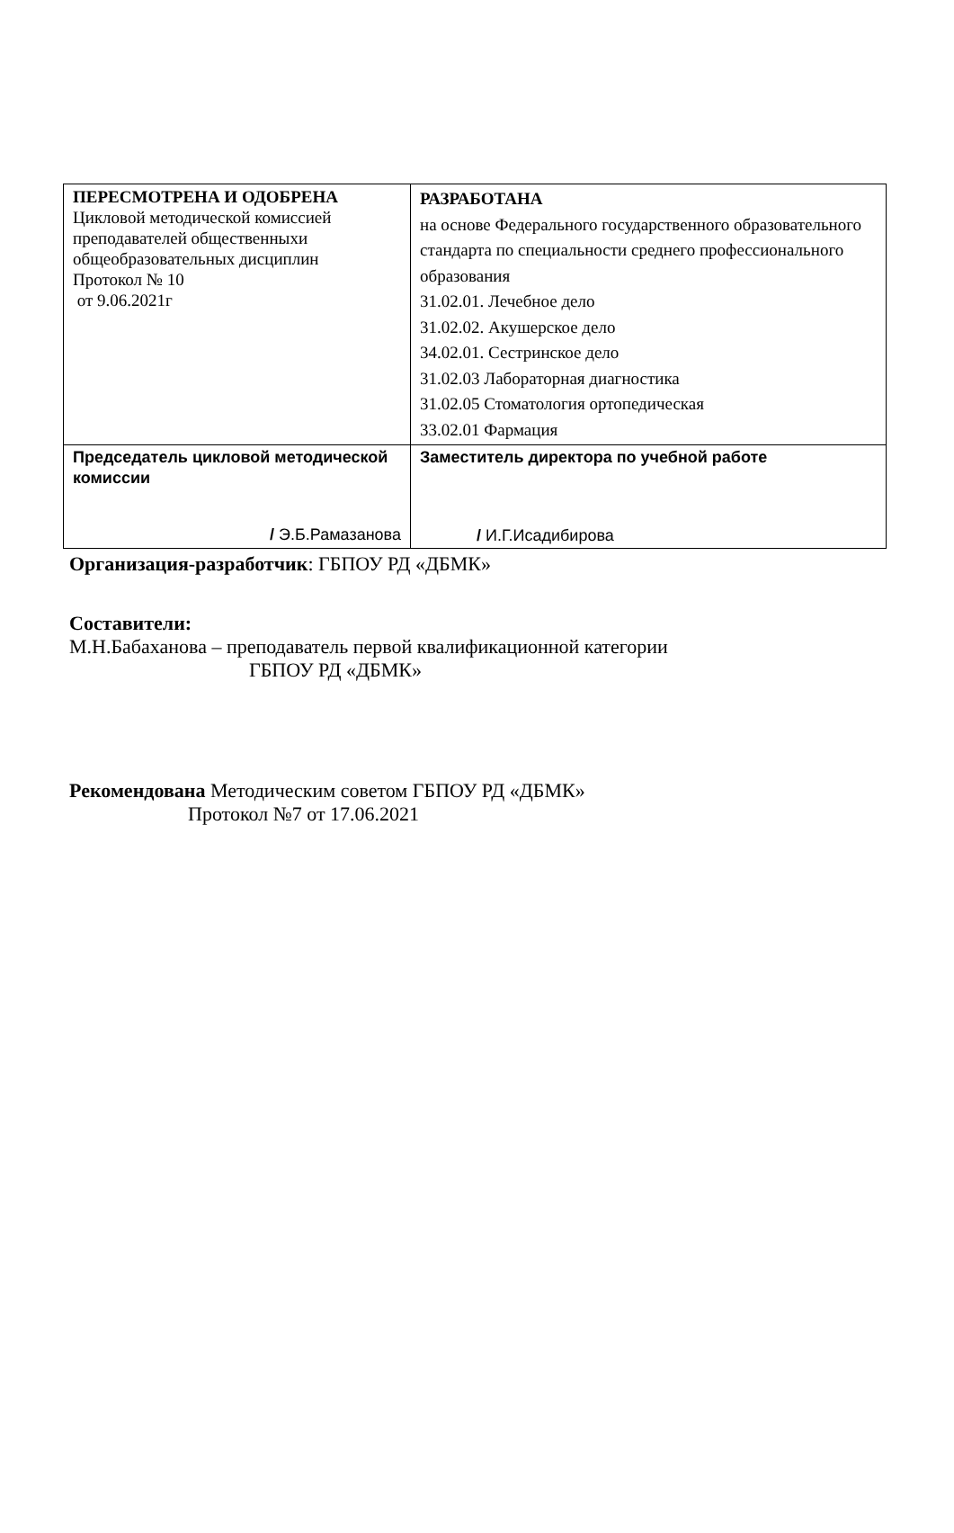| ПЕРЕСМОТРЕНА И ОДОБРЕНА Цикловой методической комиссией преподавателей общественныхи общеобразовательных дисциплин Протокол № 10 от 9.06.2021г | РАЗРАБОТАНА на основе Федерального государственного образовательного стандарта по специальности среднего профессионального образования 31.02.01. Лечебное дело 31.02.02. Акушерское дело 34.02.01. Сестринское дело 31.02.03 Лабораторная диагностика 31.02.05 Стоматология ортопедическая 33.02.01 Фармация |
| Председатель цикловой методической комиссии / Э.Б.Рамазанова | Заместитель директора по учебной работе / И.Г.Исадибирова |
Организация-разработчик: ГБПОУ РД «ДБМК»
Составители:
М.Н.Бабаханова – преподаватель первой квалификационной категории
ГБПОУ РД «ДБМК»
Рекомендована Методическим советом ГБПОУ РД «ДБМК»
Протокол №7 от 17.06.2021